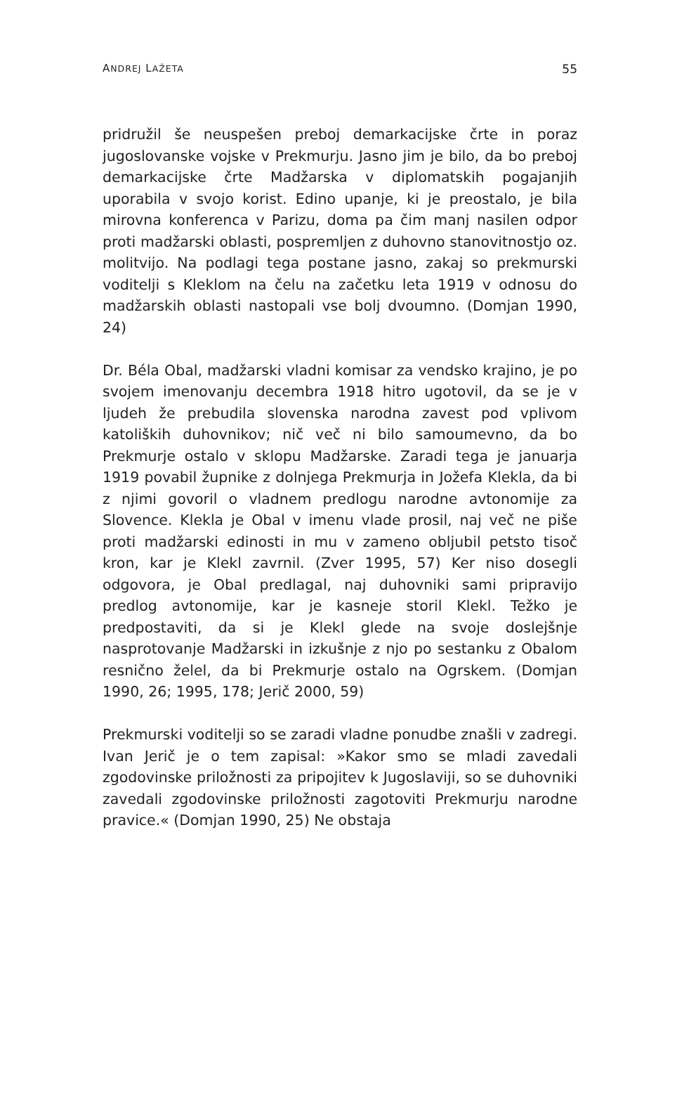ANDREJ LAŽETA 55
pridružil še neuspešen preboj demarkacijske črte in poraz jugoslovanske vojske v Prekmurju. Jasno jim je bilo, da bo preboj demarkacijske črte Madžarska v diplomatskih pogajanjih uporabila v svojo korist. Edino upanje, ki je preostalo, je bila mirovna konferenca v Parizu, doma pa čim manj nasilen odpor proti madžarski oblasti, pospremljen z duhovno stanovitnostjo oz. molitvijo. Na podlagi tega postane jasno, zakaj so prekmurski voditelji s Kleklom na čelu na začetku leta 1919 v odnosu do madžarskih oblasti nastopali vse bolj dvoumno. (Domjan 1990, 24)
Dr. Béla Obal, madžarski vladni komisar za vendsko krajino, je po svojem imenovanju decembra 1918 hitro ugotovil, da se je v ljudeh že prebudila slovenska narodna zavest pod vplivom katoliških duhovnikov; nič več ni bilo samoumevno, da bo Prekmurje ostalo v sklopu Madžarske. Zaradi tega je januarja 1919 povabil župnike z dolnjega Prekmurja in Jožefa Klekla, da bi z njimi govoril o vladnem predlogu narodne avtonomije za Slovence. Klekla je Obal v imenu vlade prosil, naj več ne piše proti madžarski edinosti in mu v zameno obljubil petsto tisoč kron, kar je Klekl zavrnil. (Zver 1995, 57) Ker niso dosegli odgovora, je Obal predlagal, naj duhovniki sami pripravijo predlog avtonomije, kar je kasneje storil Klekl. Težko je predpostaviti, da si je Klekl glede na svoje doslejšnje nasprotovanje Madžarski in izkušnje z njo po sestanku z Obalom resnično želel, da bi Prekmurje ostalo na Ogrskem. (Domjan 1990, 26; 1995, 178; Jerič 2000, 59)
Prekmurski voditelji so se zaradi vladne ponudbe znašli v zadregi. Ivan Jerič je o tem zapisal: »Kakor smo se mladi zavedali zgodovinske priložnosti za pripojitev k Jugoslaviji, so se duhovniki zavedali zgodovinske priložnosti zagotoviti Prekmurju narodne pravice.« (Domjan 1990, 25) Ne obstaja